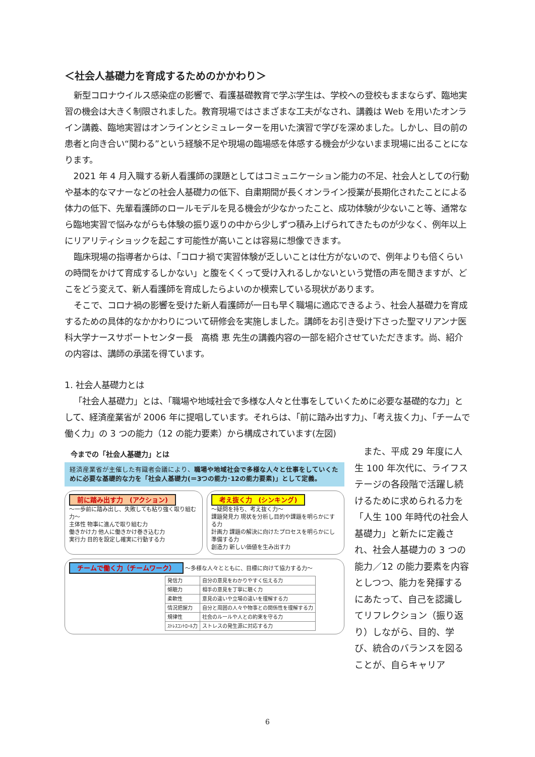＜社会人基礎力を育成するためのかかわり＞
新型コロナウイルス感染症の影響で、看護基礎教育で学ぶ学生は、学校への登校もままならず、臨地実習の機会は大きく制限されました。教育現場ではさまざまな工夫がなされ、講義は Web を用いたオンライン講義、臨地実習はオンラインとシミュレーターを用いた演習で学びを深めました。しかし、目の前の患者と向き合い“関わる”という経験不足や現場の臨場感を体感する機会が少ないまま現場に出ることになります。
2021 年 4 月入職する新人看護師の課題としてはコミュニケーション能力の不足、社会人としての行動や基本的なマナーなどの社会人基礎力の低下、自粛期間が長くオンライン授業が長期化されたことによる体力の低下、先輩看護師のロールモデルを見る機会が少なかったこと、成功体験が少ないこと等、通常なら臨地実習で悩みながらも体験の振り返りの中から少しずつ積み上げられてきたものが少なく、例年以上にリアリティショックを起こす可能性が高いことは容易に想像できます。
臨床現場の指導者からは、「コロナ禍で実習体験が乏しいことは仕方がないので、例年よりも倍くらいの時間をかけて育成するしかない」と腹をくくって受け入れるしかないという覚悟の声を聞きますが、どこをどう変えて、新人看護師を育成したらよいのか模索している現状があります。
そこで、コロナ禍の影響を受けた新人看護師が一日も早く職場に適応できるよう、社会人基礎力を育成するための具体的なかかわりについて研修会を実施しました。講師をお引き受け下さった聖マリアンナ医科大学ナースサポートセンター長　高橋 恵 先生の講義内容の一部を紹介させていただきます。尚、紹介の内容は、講師の承諾を得ています。
1. 社会人基礎力とは
「社会人基礎力」とは、「職場や地域社会で多様な人々と仕事をしていくために必要な基礎的な力」として、経済産業省が 2006 年に提唱しています。それらは、「前に踏み出す力」、「考え抜く力」、「チームで働く力」の 3 つの能力（12 の能力要素）から構成されています(左図)
今までの「社会人基礎力」とは
経済産業省が主催した有識者会議により、職場や地域社会で多様な人々と仕事をしていくために必要な基礎的な力を「社会人基礎力(＝3つの能力･12の能力要素)」として定義。
前に踏み出す力　(アクション)
～一歩前に踏み出し、失敗しても粘り強く取り組む力～
主体性 物事に進んで取り組む力
働きかけ力 他人に働きかけ巻き込む力
実行力 目的を設定し確実に行動する力
考え抜く力　(シンキング)
～疑問を持ち、考え抜く力～
課題発見力 現状を分析し目的や課題を明らかにする力
計画力 課題の解決に向けたプロセスを明らかにし準備する力
創造力 新しい価値を生み出す力
チームで働く力（チームワーク） ～多様な人々とともに、目標に向けて協力する力～
| 発信力 | 自分の意見をわかりやすく伝える力 |
| 傾聴力 | 相手の意見を丁寧に聴く力 |
| 柔軟性 | 意見の違いや立場の違いを理解する力 |
| 情況把握力 | 自分と周囲の人々や物事との関係性を理解する力 |
| 規律性 | 社会のルールや人との約束を守る力 |
| ｽﾄﾚｽｺﾝﾄﾛｰﾙ力 | ストレスの発生源に対応する力 |
　また、平成 29 年度に人生 100 年次代に、ライフステージの各段階で活躍し続けるために求められる力を「人生 100 年時代の社会人基礎力」と新たに定義され、社会人基礎力の 3 つの能力／12 の能力要素を内容としつつ、能力を発揮するにあたって、自己を認識してリフレクション（振り返り）しながら、目的、学び、統合のバランスを図ることが、自らキャリア
6